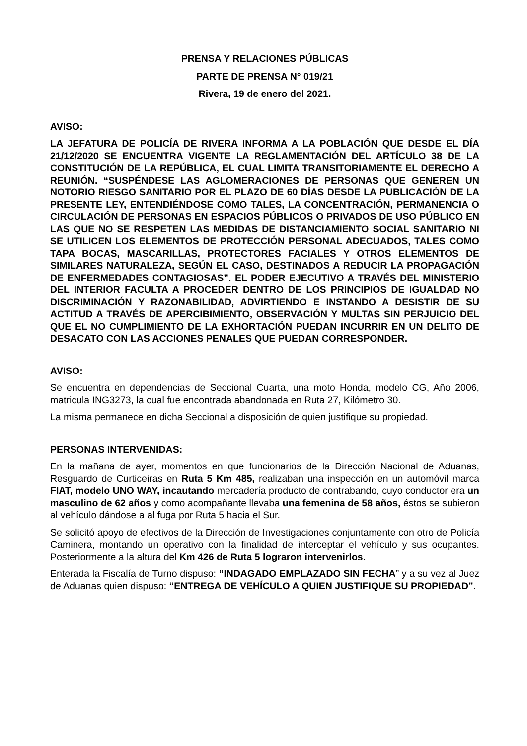PRENSA Y RELACIONES PÚBLICAS
PARTE DE PRENSA N° 019/21
Rivera, 19 de enero del 2021.
AVISO:
LA JEFATURA DE POLICÍA DE RIVERA INFORMA A LA POBLACIÓN QUE DESDE EL DÍA 21/12/2020 SE ENCUENTRA VIGENTE LA REGLAMENTACIÓN DEL ARTÍCULO 38 DE LA CONSTITUCIÓN DE LA REPÚBLICA, EL CUAL LIMITA TRANSITORIAMENTE EL DERECHO A REUNIÓN. “SUSPÉNDESE LAS AGLOMERACIONES DE PERSONAS QUE GENEREN UN NOTORIO RIESGO SANITARIO POR EL PLAZO DE 60 DÍAS DESDE LA PUBLICACIÓN DE LA PRESENTE LEY, ENTENDIÉNDOSE COMO TALES, LA CONCENTRACIÓN, PERMANENCIA O CIRCULACIÓN DE PERSONAS EN ESPACIOS PÚBLICOS O PRIVADOS DE USO PÚBLICO EN LAS QUE NO SE RESPETEN LAS MEDIDAS DE DISTANCIAMIENTO SOCIAL SANITARIO NI SE UTILICEN LOS ELEMENTOS DE PROTECCIÓN PERSONAL ADECUADOS, TALES COMO TAPA BOCAS, MASCARILLAS, PROTECTORES FACIALES Y OTROS ELEMENTOS DE SIMILARES NATURALEZA, SEGÚN EL CASO, DESTINADOS A REDUCIR LA PROPAGACIÓN DE ENFERMEDADES CONTAGIOSAS”. EL PODER EJECUTIVO A TRAVÉS DEL MINISTERIO DEL INTERIOR FACULTA A PROCEDER DENTRO DE LOS PRINCIPIOS DE IGUALDAD NO DISCRIMINACIÓN Y RAZONABILIDAD, ADVIRTIENDO E INSTANDO A DESISTIR DE SU ACTITUD A TRAVÉS DE APERCIBIMIENTO, OBSERVACIÓN Y MULTAS SIN PERJUICIO DEL QUE EL NO CUMPLIMIENTO DE LA EXHORTACIÓN PUEDAN INCURRIR EN UN DELITO DE DESACATO CON LAS ACCIONES PENALES QUE PUEDAN CORRESPONDER.
AVISO:
Se encuentra en dependencias de Seccional Cuarta, una moto Honda, modelo CG, Año 2006, matricula ING3273, la cual fue encontrada abandonada en Ruta 27, Kilómetro 30.
La misma permanece en dicha Seccional a disposición de quien justifique su propiedad.
PERSONAS INTERVENIDAS:
En la mañana de ayer, momentos en que funcionarios de la Dirección Nacional de Aduanas, Resguardo de Curticeiras en Ruta 5 Km 485, realizaban una inspección en un automóvil marca FIAT, modelo UNO WAY, incautando mercadería producto de contrabando, cuyo conductor era un masculino de 62 años y como acompañante llevaba una femenina de 58 años, éstos se subieron al vehículo dándose a al fuga por Ruta 5 hacia el Sur.
Se solicitó apoyo de efectivos de la Dirección de Investigaciones conjuntamente con otro de Policía Caminera, montando un operativo con la finalidad de interceptar el vehículo y sus ocupantes. Posteriormente a la altura del Km 426 de Ruta 5 lograron intervenirlos.
Enterada la Fiscalía de Turno dispuso: “INDAGADO EMPLAZADO SIN FECHA” y a su vez al Juez de Aduanas quien dispuso: “ENTREGA DE VEHÍCULO A QUIEN JUSTIFIQUE SU PROPIEDAD”.